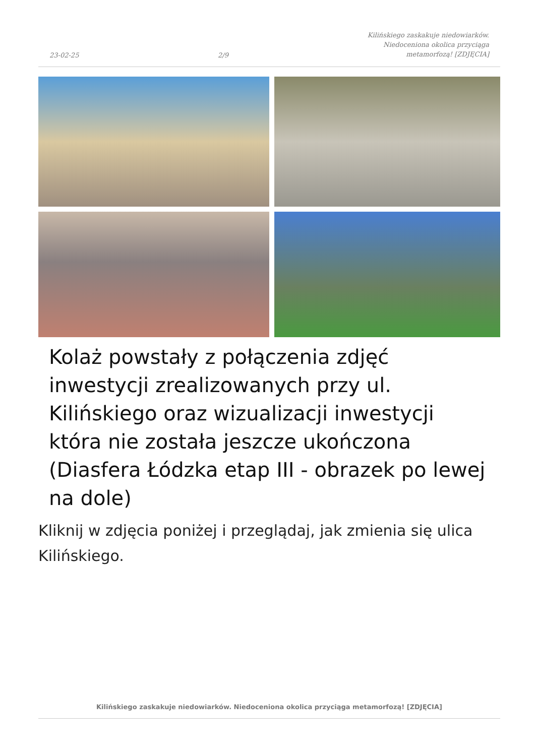23-02-25 2/9 Kilińskiego zaskakuje niedowiarków.
Niedoceniona okolica przyciąga
metamorfozą! [ZDJĘCIA]
Kolaż powstały z połączenia zdjęć inwestycji zrealizowanych przy ul. Kilińskiego oraz wizualizacji inwestycji która nie została jeszcze ukończona (Diasfera Łódzka etap III - obrazek po lewej na dole)
Kliknij w zdjęcia poniżej i przeglądaj, jak zmienia się ulica Kilińskiego.
Kilińskiego zaskakuje niedowiarków. Niedoceniona okolica przyciąga metamorfozą! [ZDJĘCIA]